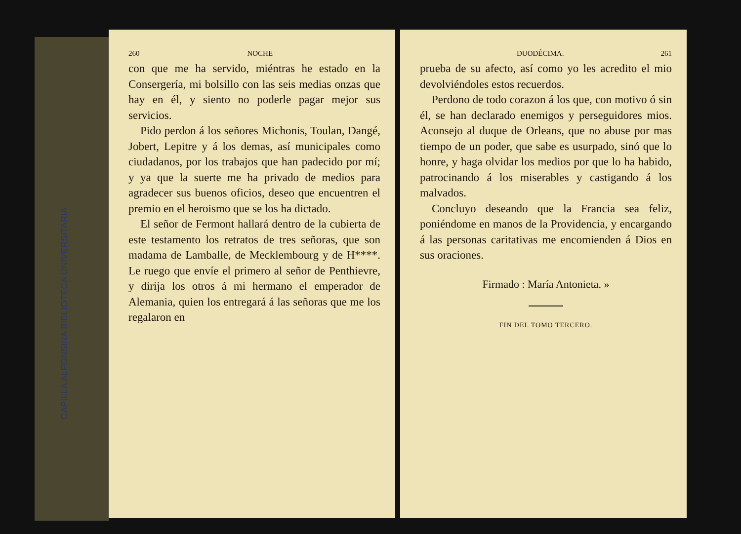CAPILLA ALFONSINA BIBLIOTECA UNIVERSITARIA
260 NOCHE
con que me ha servido, miéntras he estado en la Consergería, mi bolsillo con las seis medias onzas que hay en él, y siento no poderle pagar mejor sus servicios.
Pido perdon á los señores Michonis, Toulan, Dangé, Jobert, Lepitre y á los demas, así municipales como ciudadanos, por los trabajos que han padecido por mí; y ya que la suerte me ha privado de medios para agradecer sus buenos oficios, deseo que encuentren el premio en el heroismo que se los ha dictado.
El señor de Fermont hallará dentro de la cubierta de este testamento los retratos de tres señoras, que son madama de Lamballe, de Mecklembourg y de H****. Le ruego que envíe el primero al señor de Penthievre, y dirija los otros á mi hermano el emperador de Alemania, quien los entregará á las señoras que me los regalaron en
DUODÉCIMA. 261
prueba de su afecto, así como yo les acredito el mio devolviéndoles estos recuerdos.
Perdono de todo corazon á los que, con motivo ó sin él, se han declarado enemigos y perseguidores mios. Aconsejo al duque de Orleans, que no abuse por mas tiempo de un poder, que sabe es usurpado, sinó que lo honre, y haga olvidar los medios por que lo ha habido, patrocinando á los miserables y castigando á los malvados.
Concluyo deseando que la Francia sea feliz, poniéndome en manos de la Providencia, y encargando á las personas caritativas me encomienden á Dios en sus oraciones.
Firmado : María Antonieta. »
FIN DEL TOMO TERCERO.